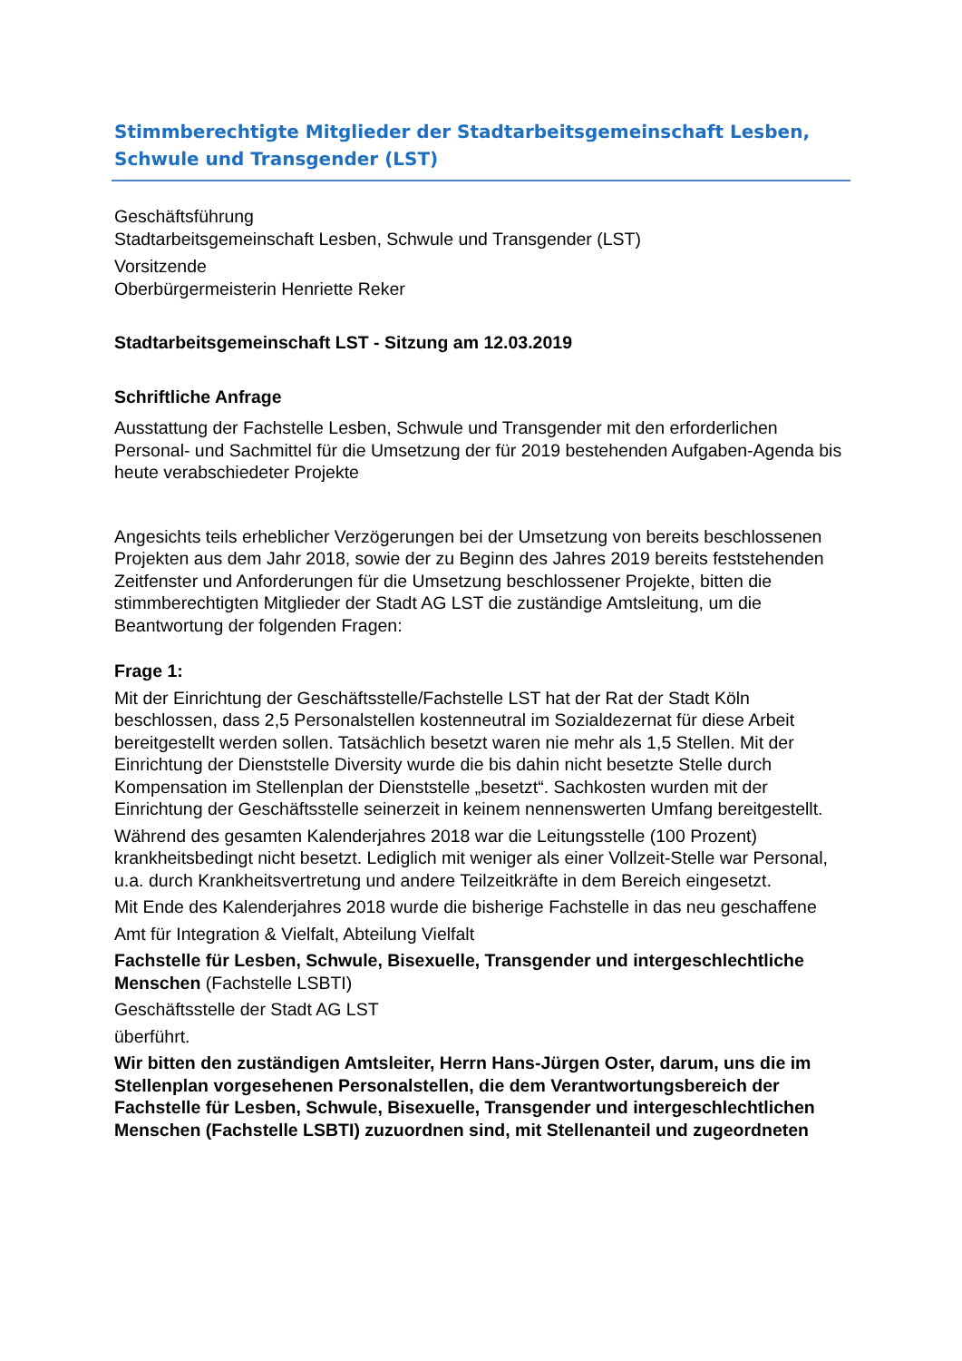Stimmberechtigte Mitglieder der Stadtarbeitsgemeinschaft Lesben, Schwule und Transgender (LST)
Geschäftsführung
Stadtarbeitsgemeinschaft Lesben, Schwule und Transgender (LST)
Vorsitzende
Oberbürgermeisterin Henriette Reker
Stadtarbeitsgemeinschaft LST - Sitzung am 12.03.2019
Schriftliche Anfrage
Ausstattung der Fachstelle Lesben, Schwule und Transgender mit den erforderlichen Personal- und Sachmittel für die Umsetzung der für 2019 bestehenden Aufgaben-Agenda bis heute verabschiedeter Projekte
Angesichts teils erheblicher Verzögerungen bei der Umsetzung von bereits beschlossenen Projekten aus dem Jahr 2018, sowie der zu Beginn des Jahres 2019 bereits feststehenden Zeitfenster und Anforderungen für die Umsetzung beschlossener Projekte, bitten die stimmberechtigten Mitglieder der Stadt AG LST die zuständige Amtsleitung, um die Beantwortung der folgenden Fragen:
Frage 1:
Mit der Einrichtung der Geschäftsstelle/Fachstelle LST hat der Rat der Stadt Köln beschlossen, dass 2,5 Personalstellen kostenneutral im Sozialdezernat für diese Arbeit bereitgestellt werden sollen. Tatsächlich besetzt waren nie mehr als 1,5 Stellen. Mit der Einrichtung der Dienststelle Diversity wurde die bis dahin nicht besetzte Stelle durch Kompensation im Stellenplan der Dienststelle „besetzt“. Sachkosten wurden mit der Einrichtung der Geschäftsstelle seinerzeit in keinem nennenswerten Umfang bereitgestellt.
Während des gesamten Kalenderjahres 2018 war die Leitungsstelle (100 Prozent) krankheitsbedingt nicht besetzt. Lediglich mit weniger als einer Vollzeit-Stelle war Personal, u.a. durch Krankheitsvertretung und andere Teilzeitkräfte in dem Bereich eingesetzt.
Mit Ende des Kalenderjahres 2018 wurde die bisherige Fachstelle in das neu geschaffene
Amt für Integration & Vielfalt, Abteilung Vielfalt
Fachstelle für Lesben, Schwule, Bisexuelle, Transgender und intergeschlechtliche Menschen (Fachstelle LSBTI)
Geschäftsstelle der Stadt AG LST
überführt.
Wir bitten den zuständigen Amtsleiter, Herrn Hans-Jürgen Oster, darum, uns die im Stellenplan vorgesehenen Personalstellen, die dem Verantwortungsbereich der Fachstelle für Lesben, Schwule, Bisexuelle, Transgender und intergeschlechtlichen Menschen (Fachstelle LSBTI) zuzuordnen sind, mit Stellenanteil und zugeordneten